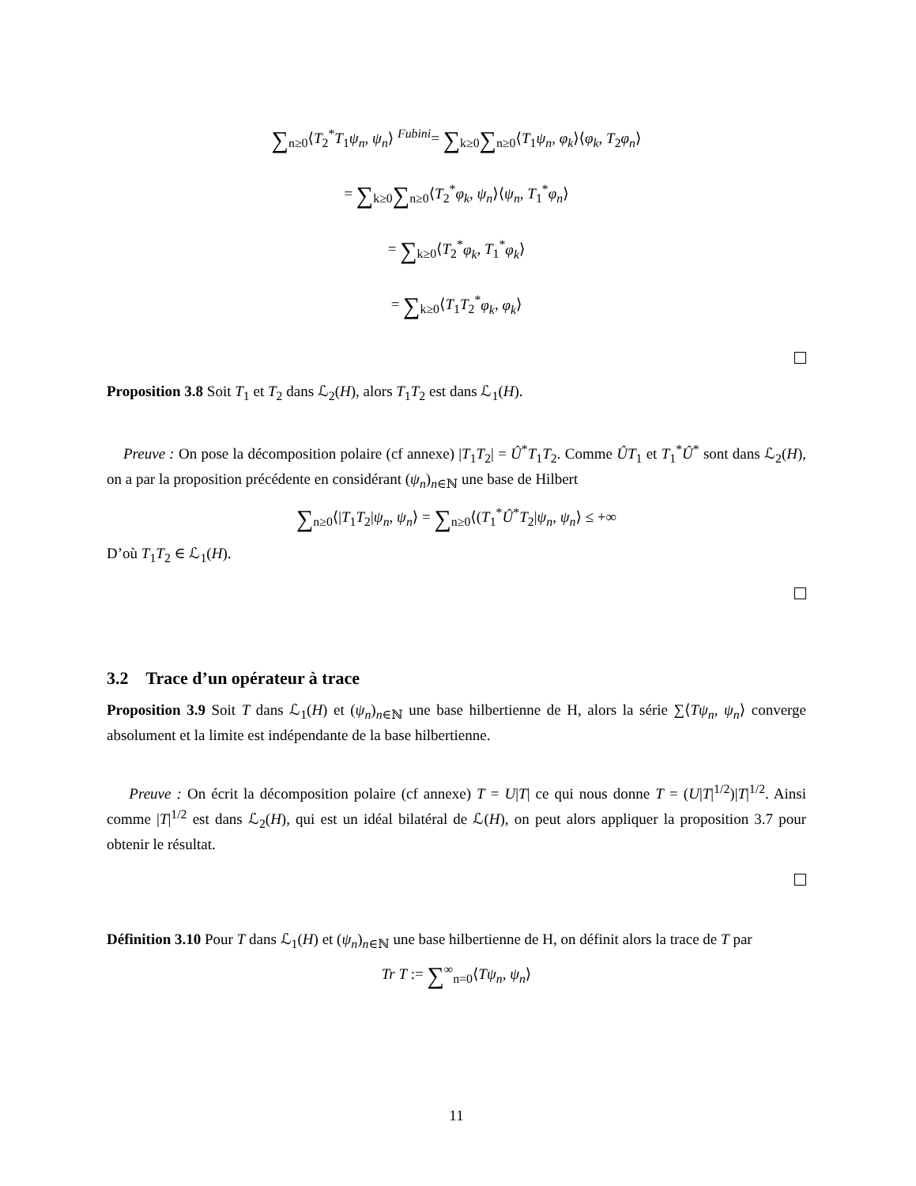∑<sub>n≥0</sub>⟨T<sub>2</sub><sup>*</sup>T<sub>1</sub>ψ<sub>n</sub>, ψ<sub>n</sub>⟩ <sup>Fubini</sup>= ∑<sub>k≥0</sub>∑<sub>n≥0</sub>⟨T<sub>1</sub>ψ<sub>n</sub>, φ<sub>k</sub>⟩⟨φ<sub>k</sub>, T<sub>2</sub>φ<sub>n</sub>⟩
= ∑<sub>k≥0</sub>∑<sub>n≥0</sub>⟨T<sub>2</sub><sup>*</sup>φ<sub>k</sub>, ψ<sub>n</sub>⟩⟨ψ<sub>n</sub>, T<sub>1</sub><sup>*</sup>φ<sub>n</sub>⟩
= ∑<sub>k≥0</sub>⟨T<sub>2</sub><sup>*</sup>φ<sub>k</sub>, T<sub>1</sub><sup>*</sup>φ<sub>k</sub>⟩
= ∑<sub>k≥0</sub>⟨T<sub>1</sub>T<sub>2</sub><sup>*</sup>φ<sub>k</sub>, φ<sub>k</sub>⟩
Proposition 3.8 Soit T<sub>1</sub> et T<sub>2</sub> dans ℒ<sub>2</sub>(H), alors T<sub>1</sub>T<sub>2</sub> est dans ℒ<sub>1</sub>(H).
Preuve : On pose la décomposition polaire (cf annexe) |T<sub>1</sub>T<sub>2</sub>| = Û<sup>*</sup>T<sub>1</sub>T<sub>2</sub>. Comme ÛT<sub>1</sub> et T<sub>1</sub><sup>*</sup>Û<sup>*</sup> sont dans ℒ<sub>2</sub>(H), on a par la proposition précédente en considérant (ψ<sub>n</sub>)<sub>n∈ℕ</sub> une base de Hilbert
∑<sub>n≥0</sub>⟨|T<sub>1</sub>T<sub>2</sub>|ψ<sub>n</sub>, ψ<sub>n</sub>⟩ = ∑<sub>n≥0</sub>⟨(T<sub>1</sub><sup>*</sup>Û<sup>*</sup>T<sub>2</sub>|ψ<sub>n</sub>, ψ<sub>n</sub>⟩ ≤ +∞
D’où T<sub>1</sub>T<sub>2</sub> ∈ ℒ<sub>1</sub>(H).
3.2 Trace d’un opérateur à trace
Proposition 3.9 Soit T dans ℒ<sub>1</sub>(H) et (ψ<sub>n</sub>)<sub>n∈ℕ</sub> une base hilbertienne de H, alors la série ∑⟨Tψ<sub>n</sub>, ψ<sub>n</sub>⟩ converge absolument et la limite est indépendante de la base hilbertienne.
Preuve : On écrit la décomposition polaire (cf annexe) T = U|T| ce qui nous donne T = (U|T|<sup>1/2</sup>)|T|<sup>1/2</sup>. Ainsi comme |T|<sup>1/2</sup> est dans ℒ<sub>2</sub>(H), qui est un idéal bilatéral de ℒ(H), on peut alors appliquer la proposition 3.7 pour obtenir le résultat.
Définition 3.10 Pour T dans ℒ<sub>1</sub>(H) et (ψ<sub>n</sub>)<sub>n∈ℕ</sub> une base hilbertienne de H, on définit alors la trace de T par
Tr T := ∑<sup>∞</sup><sub>n=0</sub>⟨Tψ<sub>n</sub>, ψ<sub>n</sub>⟩
11